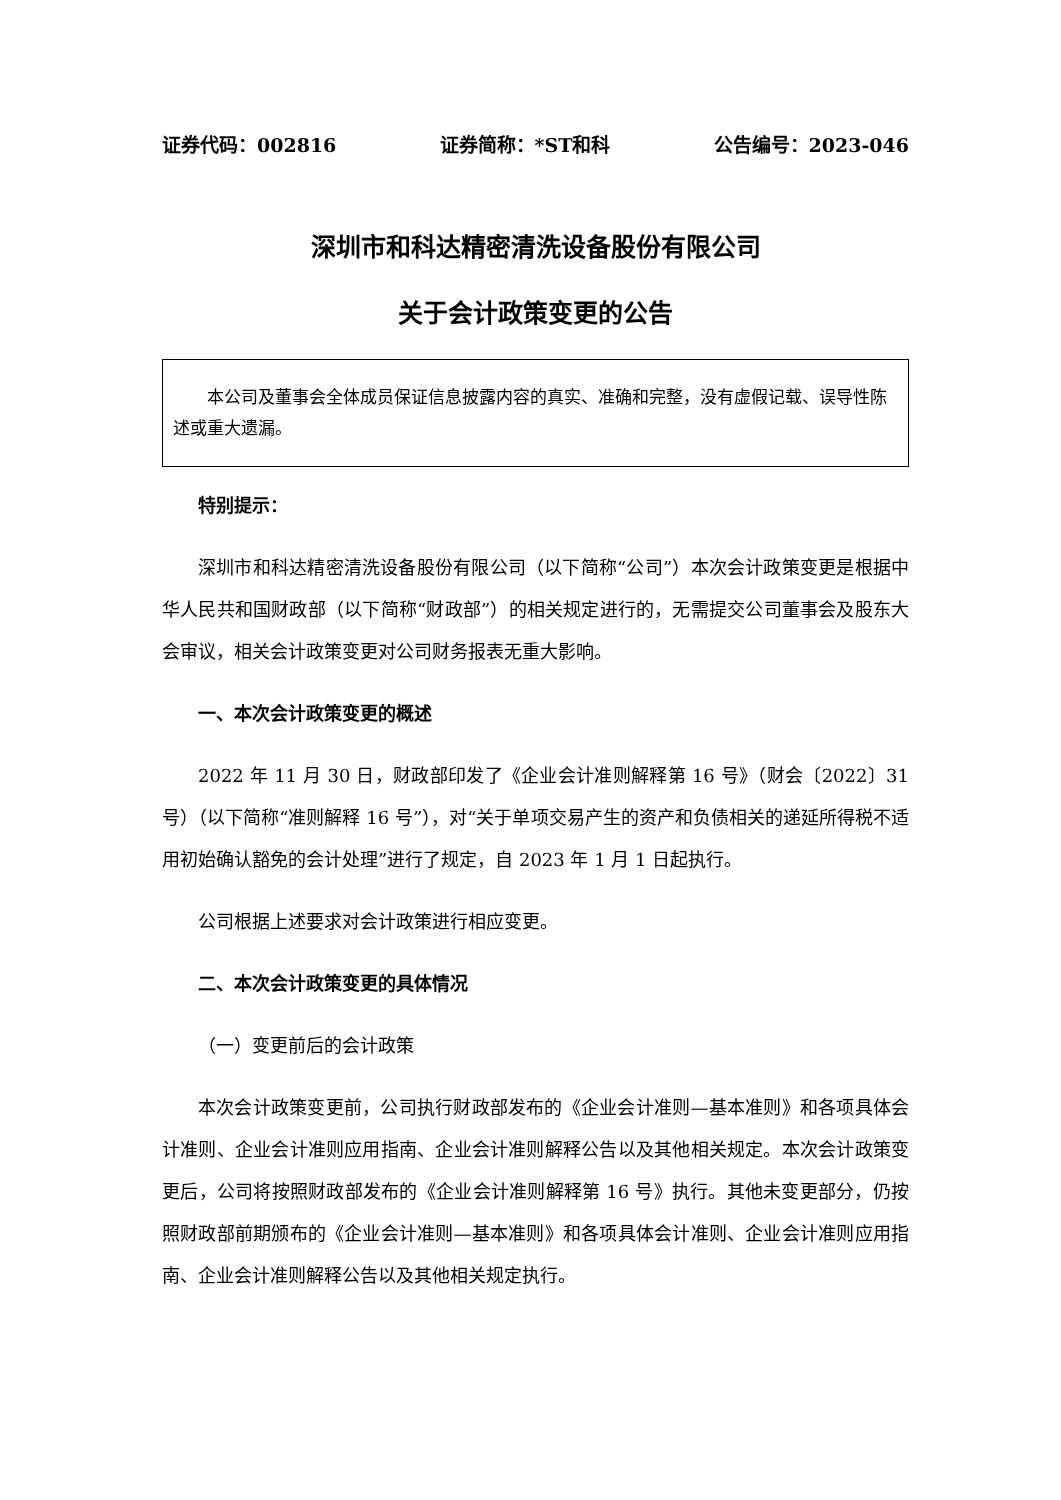证券代码：002816 证券简称：*ST和科 公告编号：2023-046
深圳市和科达精密清洗设备股份有限公司
关于会计政策变更的公告
本公司及董事会全体成员保证信息披露内容的真实、准确和完整，没有虚假记载、误导性陈述或重大遗漏。
特别提示：
深圳市和科达精密清洗设备股份有限公司（以下简称“公司”）本次会计政策变更是根据中华人民共和国财政部（以下简称“财政部”）的相关规定进行的，无需提交公司董事会及股东大会审议，相关会计政策变更对公司财务报表无重大影响。
一、本次会计政策变更的概述
2022 年 11 月 30 日，财政部印发了《企业会计准则解释第 16 号》（财会〔2022〕31 号）（以下简称“准则解释 16 号”），对“关于单项交易产生的资产和负债相关的递延所得税不适用初始确认豁免的会计处理”进行了规定，自 2023 年 1 月 1 日起执行。
公司根据上述要求对会计政策进行相应变更。
二、本次会计政策变更的具体情况
（一）变更前后的会计政策
本次会计政策变更前，公司执行财政部发布的《企业会计准则—基本准则》和各项具体会计准则、企业会计准则应用指南、企业会计准则解释公告以及其他相关规定。本次会计政策变更后，公司将按照财政部发布的《企业会计准则解释第 16 号》执行。其他未变更部分，仍按照财政部前期颁布的《企业会计准则—基本准则》和各项具体会计准则、企业会计准则应用指南、企业会计准则解释公告以及其他相关规定执行。